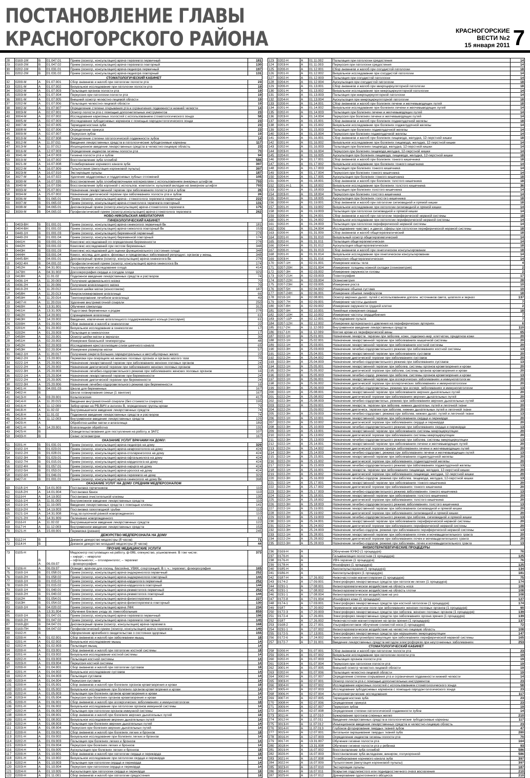ПОСТАНОВЛЕНИЕ ГЛАВЫ КРАСНОГОРСКОГО РАЙОНА
КРАСНОГОРСКИЕ ВЕСТИ №2
15 января 2011
7
| 28 | 0160-1М | В | 01.047.01 | Прием (осмотр, консультация) врача-терапевта первичный | 181 |
| 29 | 0160-2М | В | 01.047.02 | Прием (осмотр, консультация) врача-терапевта повторный | 130 |
| 30 | 0202-1М | В | 01.031.01 | Прием (осмотр, консультация) врача-педиатра первичный | 197 |
| 31 | 0202-2М | В | 01.031.02 | Прием (осмотр, консультация) врача-педиатра повторный | 131 |
| СТОМАТОЛОГИЧЕСКИЙ КАБИНЕТ | | | | | |
| 32 | 0200-М | А | 01.07.001 | Сбор анамнеза и жалоб при патологии полости рта | 23 |
| 33 | 0201-М | А | 01.07.002 | Визуальное исследование при патологии полости рта | 19 |
| 34 | 0202-М | А | 01.07.003 | Пальпация органов полости рта | 19 |
| 35 | 0203-М | А | 01.07.004 | Перкуссия при патологии полости рта | 19 |
| 36 | 3001-М | А | 01.07.005 | Внешний осмотр челюстно-лицевой области | 19 |
| 37 | 0202-М | А | 01.07.006 | Пальпация челюстно-лицевой области | 19 |
| 38 | 3002-М | А | 01.07.007 | Определение степени открывания рта и ограничения подвижности нижней челюсти | 14 |
| 39 | 3003-М | А | 02.07.001 | Осмотр полости рта с помощью дополнительных инструментов | 23 |
| 40 | 3004-М | А | 02.07.002 | Исследование кариозных полостей с использованием стоматологического зонда | 58 |
| 41 | 3005-М | А | 02.07.003 | Исследование зубодесневых карманов с помощью пародонтологического зонда | 23 |
| 42 | 3007-М | А | 02.07.005 | Термодиагностика зуба | 23 |
| 43 | 3008-М | А | 02.07.006 | Определение прикуса | 23 |
| 44 | 3009-М | А | 02.07.007 | Перкуссия зубов | 19 |
| 45 | 3010-М | А | 02.07.008 | Определение степени патологической подвижности зубов | 14 |
| 46 | 3012-М | А | 11.07.011 | Введение лекарственных средств в патологические зубодесневые карманы | 117 |
| 47 | 3013-М | А | 11.07.012 | Инъекционное введение лекарственных средств в челюстно-лицевую область | 23 |
| 48 | 3016-М | А | 12.07.003 | Определение индексов гигиены полости рта | 70 |
| 49 | 3041-М | А | 14.07.003 | Гигиена полости рта и зубов | 94 |
| 50 | 3019-М | А | 16.07.002 | Восстановление зуба пломбой | 586 |
| 51 | 3021-М | А | 16.07.008 | Пломбирование корневого канала зуба | 397 |
| 52 | 3022-М | А | 16.07.009 | Пульпотомия (ампутация коронковой пульпы) | 397 |
| 53 | 3023-М | А | 16.07.010 | Экстирпация пульпы | 187 |
| 54 | 3027-М | А | 16.07.022 | Удаление наддесневых и поддесневых зубных отложений | 105 |
| 55 | 3030-М | А | 16.07.035 | Восстановление зуба пломбировочными материалами с использованием анкерных штифтов | 793 |
| 56 | 3040-М | А | 16.07.036 | Восстановление зуба коронкой с использов. композитн. культевой вкладки на анкерном штифте | 793 |
| 57 | 3033-М | А | 25.07.001 | Назначение лекарственной терапии при заболеваниях полости рта и зубов | 26 |
| 58 | 3034-М | А | 25.07.002 | Назначение диетической терапии при заболеваниях полости рта и зубов | 26 |
| 59 | 3036-М | В | 01.065.01 | Прием (осмотр, консультация) врача– стоматолога терапевта первичный | 222 |
| 60 | 3037-М | В | 01.065.02 | Прием (осмотр, консультация) врача-стоматолога терапевта повторный | 131 |
| 61 | 3038-М | В | 04.065.01 | Диспансерный прием (осмотр,консультация) врача-стоматолога терапевта | 175 |
| 62 | 3039-М | В | 04.065.02 | Профилактический прием (осмотр,консультация) врача-стоматолога терапевта | 262 |
| НОВО-НИКОЛЬСКАЯ АМБУЛАТОРИЯ | | | | | |
| ГИНЕКОЛОГИЧЕСКИЙ КАБИНЕТ | | | | | |
| 1 | 0403-ВН | В | 01.001.01 | Прием (осмотр, консультация) врача-гинеколога первичный Вк | 181 |
| 2 | 0404-ВН | В | 01.001.02 | Прием (осмотр, консультация) врача-гиеколога повторный Вк | 153 |
| 3 | 0440-1Н | В | 01.001.03 | Прием (осмотр, консультация) беременной первичный | 278 |
| 4 | 0440-2Н | В | 01.001.04 | Прием (осмотр, консультация) беременной повторный | 174 |
| 5 | 0441Н | В | 03.001.01 | Комплекс исследований по определению беременности | 278 |
| 6 | 0442Н | В | 03.001.02 | Комплекс исследований при гестозе беременных | 348 |
| 7 | 0443Н | В | 03.001.03 | Комплекс исследований для оценки функционального состояния плода | 348 |
| 8 | 0444Н | В | 03.001.04 | Компл. исслед. для диагн. фоновых и предраковых заболеваний репродукт. органов у женщ. | 348 |
| 9 | 0445-ВН | В | 04.001.01 | Диспансерный прием (осмотр, консультация) врача-гинеколога Вк | 278 |
| 10 | 0432-4Н | В | 04.001.02 | Профилактический прием (осмотр, консультация) врача-гинеколога Вк | 174 |
| 11 | 2452Н | А | 04.31.001 | Ультразвуковое исследование плода | 414 |
| 12 | 2470Н | А | 04.31.002 | Допплерография сердца и сосудов плода | 929 |
| 13 | 0418Н | А | 11.01.02 | Подкожное введение лекарственных средств и растворов | 74 |
| 14 | 0436-1Н | А | 11.20.003 | Получение цервикального мазка | 70 |
| 15 | 0436-2Н | А | 11.20.006 | Получение влагалищного мазка | 70 |
| 16 | 0410-2Н | А | 11.20.012 | Биопсия шейки матки (конхотомом) | 187 |
| 17 | 0458Н | А | 11.20.013 | Микроклизмирование влагалища | 66 |
| 18 | 0459Н | А | 11.20.014 | Тампонирование лечебное влагалища | 49 |
| 19 | 0407-Н | А | 11.20.016 | Удаление внутриматочной спирали | 250 |
| 20 | 0460Н | А | 13.31.001 | Обучение самоуходу | 312 |
| 21 | 0461Н | А | 13.31.005 | Подготовка беременных к родам | 278 |
| 22 | 0462Н | А | 14.20.001 | Спринцевание влагалища | 61 |
| 23 | 0463Н | А | 14.20.002 | Введение, извлечение влагалищного поддерживающего кольца (пессария) | 61 |
| 24 | 0200Н | А | 01.20.001 | Сбор анамнеза и жалоб в гинекологии | 22 |
| 25 | 0201Н | А | 01.20.002 | Визуальное исследование в гинекологии | 17 |
| 26 | 0202Н | А | 01.20.003 | Пальпация в гинекологии | 17 |
| 27 | 0450Н | А | 02.20.001 | Осмотр шейки матки в зеркалах | 39 |
| 28 | 0451Н | А | 02.20.002 | Измерение базальной температуры | 48 |
| 29 | 0452Н | А | 02.20.003 | Исследование кристаллизации слизи шеечного канала | 65 |
| 30 | 0453Н | А | 02.20.004 | Измерение размеров матки | 57 |
| 31 | 0462-1Н | А | 11.20.017 | Получение секрета больших парауретральных и вестибулярных желез | 22 |
| 32 | 0462-2Н | А | 15.20.001 | Перевязки при операциях на женских половых органах и органах малого таза | 70 |
| 33 | 0222-1Н | А | 25.20.001 | Назначение лекарственной терапии при заболеваниях женских половых органов | 24 |
| 34 | 0222-2Н | А | 25.20.002 | Назначение диетической терапии при заболеваниях женских половых органов | 24 |
| 35 | 0222-3Н | А | 25.20.003 | Назначение лечебно-оздоровительного режима при заболеваниях женских половых органов | 16 |
| 36 | 0222-1Н | А | 25.20.004 | Назначение лекарственной терапии при беременности | 24 |
| 37 | 0222-2Н | А | 25.20.005 | Назначение диетической терапии при беременности | 24 |
| 38 | 0222-3Н | А | 25.20.006 | Назначение лечебно-оздоровительного режима при беременности | 16 |
| 39 | 0401-Н | В | 04.001.03 | Школа для беременных | 167 |
| 40 | 0402-Н | В | | Школа планирования семьи (1 занятие) | 167 |
| 41 | 0413-Н | А | 03.20.001 | Кольпоскопия | 417 |
| 42 | 0414-Н | А | 11.20.015 | Введение внутриматочной спирали (без стоимости спирали) | 195 |
| 43 | 0416-Н | А | 11.12.009 | Забор крови на РВ,ВИЧ и антиген В, определение группы крови | 79 |
| 44 | 0418-Н | А | 11.02.02 | Внутримышечное введение лекарственных средств | 74 |
| 45 | 0418-Н | А | 11.01.02 | Подкожное введение лекарственных средств и растворов | 74 |
| 46 | 0419-Н | А | 11.12.003 | Внутривенное введение лекарственных средств | 125 |
| 47 | 0420-Н | А | | Обработка шейки матки и влагалища | 189 |
| 48 | 0421-Н | А | 14.20.001 | Влагалищная обработка | 131 |
| 49 | 0425-Н | В | | Освидетельствование для поступления на работу, в ЗАГС | 107 |
| 50 | 0433-Н | В | | Сеанс остеометрии | 167 |
| ОКАЗАНИЕ УСЛУГ ВРАЧАМИ НА ДОМУ: | | | | | |
| 51 | 0201-Н | В | 01.031.01 | Прием (осмотр, консультация) врача-педиатра на дому | 329 |
| 52 | 0102-1Н | В | 01.023.01 | Прием (осмотр, консультация) врача-невропатолога на дому | 424 |
| 53 | 0102-2Н | В | 01.028.01 | Прием (осмотр, консультация) врача-отоларинголога на дому | 424 |
| 54 | 0102-3Н | В | 01.029.01 | Прием (осмотр, консультация) врача-офтальмолога на дому | 424 |
| 55 | 0102-7Н | В | 01.015.01 | Прием (осмотр, консультация) врача-кардиолога на дому | 424 |
| 56 | 0102-4Н | В | 01.057.01 | Прием (осмотр, консультация) врача-хирурга на дому | 424 |
| 57 | 0102-5Н | В | 01.053.01 | Прием (осмотр, консультация) врача-уролога на дому | 424 |
| 58 | 0102-6Н | В | 01.046.01 | Прием (осмотр, консультация) врача-терапевта на дому | 329 |
| 59 | 0427-Н | В | 01.001.01 | Прием (осмотр, консультация) врача-гинеколога на дому Вк | 398 |
| ОКАЗАНИЕ УСЛУГ НА ДОМУ СРЕДНИМ МЕДПЕРСОНАЛОМ | | | | | |
| 60 | 0118-1Н | А | 14.01.003 | Постановка горчичников | 110 |
| 61 | 0118-2Н | А | 14.01.004 | Постановка банок | 110 |
| 62 | 0119-Н | А | 14.19.002 | Постановка очистительной клизмы | 135 |
| 63 | 0116-1Н | А | 11.01.003 | Внутрикожное введение лекарственных средств | 110 |
| 64 | 0119-1Н | А | 11.19.005 | Введение лекарственных средств с помощью клизмы | 141 |
| 65 | 0119-2Н | А | 14.19.003 | Постановка газоотводной трубки | 110 |
| 66 | 0121-1Н | А | 14.31.008 | Уход за пупочной ранкой новорожденного | 110 |
| 67 | 0121-2Н | А | 14.31.009 | Пеленание новорожденного | 61 |
| 68 | 0116-Н | А | 11.02.02 | Внутримышечное введение лекарственных средств | 122 |
| 69 | 0117-Н | А | 11.12.003 | Внутривенное введение лекарственных средств | 153 |
| 70 | 0121-Н | А | 15.00.001 | Перевязка (разная) | 245 |
| ДЕЖУРСТВО МЕДПЕРСОНАЛА НА ДОМУ | | | | | |
| 71 | 0112-Н | В | | Дневное дежурство медсестры (8 часов) | 71 |
| 72 | 0114-Н | В | | Дневное дежурство младшей медсестры (8 часов) | 44 |
| ПРОЧИЕ МЕДИЦИНСКИЕ УСЛУГИ | | | | | |
| 73 | 0105-Н | В А | 06.09.07 | Медосмотр поступающих на работу, ф-086, опекунство, усыновление. В том числе: – хирург; – невролог – офтальмолог; – отоларинголог; – терапевт – флюорография | 373 |
| 74 | 0106-Н | А | 06.09.07 | Освидет. врачом для посещ. бассейна, УВКК, спортсекций. В т. ч.: терапевт; флюорография | 165 |
| 75 | 0160-1Н | В | 01.058.01 | Прием (осмотр, консультация) врача-эндокринолога первичный | 252 |
| 76 | 0160-2Н | В | 01.058.02 | Прием (осмотр, консультация) врача-эндокринолога повторный | 144 |
| 77 | 0160-1Н | В | 01.015.01 | Прием (осмотр, консультация) врача-кардиолога первичный | 252 |
| 78 | 0160-2Н | В | 01.015.02 | Прием (осмотр, консультация) врача-кардиолога повторный | 144 |
| 79 | 0160-1Н | В | 01.040.01 | Прием (осмотр, консультация) врача-ревматолога первичный | 252 |
| 80 | 0160-2Н | В | 01.040.02 | Прием (осмотр, консультация) врача-ревматолога повторный | 144 |
| 81 | 0162Н | В | 01.054.01 | Прием (осмотр, консультация) врача-физиотерапевта | 227 |
| 82 | 0163Н | В | 01.054.02 | Прием (осмотр, консультация) врача-физиотерапевта повторный | 130 |
| 83 | 0160-1Н | В | 04.020.02 | Прием (осмотр, консультация) врача ЛФК | 234 |
| 84 | | А | 13.31.004 | Обучение близких уходу за тяжелобольным | 859 |
| 85 | 0160-1Н | В | 01.047.01 | Прием (осмотр, консультация) врача-терапевта первичный | 196 |
| 86 | 0160-2Н | В | 01.047.02 | Прием (осмотр, консультация) врача-терапевта повторный | 140 |
| 87 | 0160-ДН | В | 04.047.01 | Диспансерный прием (осмотр, консультация) врача-терапевта | 168 |
| 88 | 0160-ПН | В | 04.047.02 | Профилактический прием (осмотр, консультация) врача-терапевта | 140 |
| 89 | 0192-Н | В | | Оформление врачебного свидетельства о состоянии здоровья | 155 |
| 90 | 0200-Н | А | 01.02.001 | Сбор анамнеза и жалоб при заболевании мышц | 18 |
| 91 | 0201-Н | А | 01.02.002 | Визуальное исследование мышц | 14 |
| 92 | 0202-Н | А | 01.02.003 | Пальпация мышц | 14 |
| 93 | 0200-Н | А | 01.03.001 | Сбор анамнеза и жалоб при патологии костной системы | 18 |
| 94 | 0201-Н | А | 01.03.002 | Визуальное исследование костной системы | 14 |
| 95 | 0202-Н | А | 01.03.003 | Пальпация костной системы | 14 |
| 96 | 0203-Н | А | 01.03.004 | Перкуссия костной системы | 14 |
| 97 | 0200-Н | А | 01.04.001 | Сбор анамнеза и жалоб при патологии суставов | 18 |
| 98 | 0201-Н | А | 01.04.002 | Визуальное исследование суставов | 14 |
| 99 | 0202-Н | А | 01.04.003 | Пальпация суставов | 14 |
| 100 | 0203-Н | А | 01.04.004 | Перкуссия суставов | 14 |
| 101 | 0200-Н | А | 01.05.001 | Сбор анамнеза и жалоб при болезнях органов кроветворения и крови | 18 |
| 102 | 0201-Н | А | 01.05.002 | Визуальное исследование при болезнях органов кроветворения и крови | 14 |
| 103 | 0202-Н | А | 01.05.003 | Пальпация при болезнях органов кроветворения и крови | 14 |
| 104 | 0203-Н | А | 01.05.004 | Перкуссия при болезнях органов кроветворения и крови | 14 |
| 105 | 0200-Н | А | 01.06.001 | Сбор анамнеза и жалоб при аллергических заболеваниях и иммунопатологии | 18 |
| 106 | 0201-Н | А | 01.06.002 | Визуальное исследование при патологии органов иммунной системы | 14 |
| 107 | 0202-Н | А | 01.06.003 | Пальпация при патологии органов иммунной системы | 14 |
| 108 | 0200-Н | А | 01.08.001 | Сбор анамнеза и жалоб при болезнях верхних дыхательных путей | 18 |
| 109 | 0201-Н | А | 01.08.002 | Визуальное исследование верхних дыхательных путей | 14 |
| 110 | 0202-Н | А | 01.08.003 | Пальпация при болезнях верхних дыхательных путей | 14 |
| 111 | 0203-Н | А | 01.08.004 | Перкуссия при болезнях верхних дыхательных путей | 14 |
| 112 | 0200-Н | А | 01.09.001 | Сбор анамнеза и жалоб при болезнях легких и бронхов | 18 |
| 113 | 0201-Н | А | 01.09.002 | Визуальное исследование при болезнях легких и бронхов | 14 |
| 114 | 0202-Н | А | 01.09.003 | Пальпация при болезнях легких и бронхов | 14 |
| 115 | 0203-Н | А | 01.09.004 | Перкуссия при болезнях легких и бронхов | 14 |
| 116 | 0204-Н | А | 01.09.005 | Аускультация при болезнях легких и бронхов | 18 |
| 117 | 0200-Н | А | 01.10.001 | Сбор анамнеза и жалоб при патологии сердца и перикарда | 18 |
| 118 | 0201-Н | А | 01.10.002 | Визуальное исследование при патологии сердца и перикарда | 14 |
| 119 | 0202-Н | А | 01.10.003 | Пальпация при патологии сердца и перикарда | 14 |
| 120 | 0203-Н | А | 01.10.004 | Перкуссия при патологии сердца и перикарда | 14 |
| 121 | 0204-Н | А | 01.10.005 | Аускультация при патологии сердца и перикарда | 18 |
| 122 | 0200-Н | А | 01.11.001 | Сбор анамнеза и жалоб при патологии средостения | 18 |
| 123 | 0202-Н | А | 01.11.002 | Пальпация при патологии средостения | 14 |
| 124 | 0203-Н | А | 01.11.003 | Перкуссия при патологии средостения | 14 |
| 125 | 0200-Н | А | 01.12.001 | Сбор анамнеза и жалоб при сосудистой патологии | 18 |
| 126 | 0201-Н | А | 01.12.002 | Визуальное исследование при сосудистой патологии | 14 |
| 127 | 0202-Н | А | 01.12.003 | Пальпация при сосудистой патологии | 14 |
| 128 | 0204-Н | А | 01.12.004 | Аускультация при сосудистой патологии | 18 |
| 129 | 0200-Н | А | 01.13.001 | Сбор анамнеза и жалоб при микроциркуляторной патологии | 18 |
| 130 | 0201-Н | А | 01.13.002 | Визуальное исследование при микроциркуляторной патологии | 14 |
| 131 | 0202-Н | А | 01.13.003 | Пальпация при микроциркуляторной патологии | 14 |
| 132 | 0204-Н | А | 01.13.004 | Аускультация при микроциркуляторной патологии | 18 |
| 133 | 0200-Н | А | 01.14.001 | Сбор анамнеза и жалоб при болезнях печени и желчевыводящих путей | 18 |
| 134 | 0201-Н | А | 01.14.002 | Визуальное исследование при болезнях печени и желчевыводящих путей | 14 |
| 135 | 0202-Н | А | 01.14.003 | Пальпация при болезнях печени и желчевыводящих путей | 14 |
| 136 | 0203-Н | А | 01.14.004 | Перкуссия при болезнях печени и желчевыводящих путей | 14 |
| 137 | 0200-Н | А | 01.15.001 | Сбор анамнеза и жалоб при болезнях поджелудочной железы | 18 |
| 138 | 0201-Н | А | 01.15.002 | Визуальное исследование при болезнях поджелудочной железы | 14 |
| 139 | 0202-Н | А | 01.15.003 | Пальпация при болезнях поджелудочной железы | 14 |
| 140 | 0203-Н | А | 01.15.004 | Перкуссия при болезнях поджелудочной железы | 14 |
| 141 | 0200-Н | А | 01.16.001 | Сбор анамнеза и жалоб при болезнях пищевода, желудка, 12-перстной кишки | 18 |
| 142 | 0201-Н | А | 01.16.002 | Визуальное исследование при болезнях пищевода, желудка, 12-перстной кишки | 14 |
| 143 | 0202-Н | А | 01.16.003 | Пальпация при болезнях пищевода, желудка, 12-перстной кишки | 14 |
| 144 | 0203-Н | А | 01.16.004 | Перкуссия при болезнях пищевода,желудка, 12-перстной кишки | 14 |
| 145 | 0204-Н | А | 01.16.005 | Аускультация при болезнях пищевода, пищевода, желудка, 12-перстной кишки | 18 |
| 146 | 0200-Н | А | 01.17.001 | Сбор анамнеза и жалоб при болезнях тонкого кишечника | 18 |
| 147 | 0201-Н | А | 01.17.002 | Визуальное исследование при болезнях тонкого кишечника | 14 |
| 148 | 0202-Н | А | 01.17.003 | Пальпация при болезнях тонкого кишечника | 14 |
| 149 | 0203-Н | А | 01.17.004 | Перкуссия при болезнях тонкого кишечника | 14 |
| 150 | 0204-Н | А | 01.17.005 | Аускультация при болезнях тонкого кишечника | 18 |
| 151 | 0200-Н | А | 01.18.001 | Сбор анамнеза и жалоб при болезнях толстого кишечника | 18 |
| 152 | 0201-Н-1 | А | 01.18.002 | Визуальное исследование при болезнях толстого кишечника | 36 |
| 153 | 0202-Н | А | 01.18.003 | Пальпация при болезнях толстого кишечника | 14 |
| 154 | 0203-Н | А | 01.18.004 | Перкуссия при болезнях толстого кишечника | 14 |
| 155 | 0204-Н | А | 01.18.005 | Аускультация при болезнях толстого кишечника | 18 |
| 156 | 0200-Н | А | 01.19.001 | Сбор анамнеза и жалоб при патологии сигмовидной и прямой кишки | 18 |
| 157 | 0201-Н | А | 01.19.002 | Визуальное исследование при патологии сигмовидной и прямой кишки | 14 |
| 158 | 0202-Н | А | 01.19.003 | Пальпация при патологии сигмовидной и прямой кишки | 14 |
| 159 | 0200-Н | А | 01.24.001 | Сбор анамнеза и жалоб при патологии периферической нервной системы | 18 |
| 160 | 0201-Н | А | 01.24.002 | Визуальное исследование при патологии периферической нервной системы | 14 |
| 161 | 0202-Н | А | 01.24.003 | Пальпация при патологии периферической нервной системы | 14 |
| 162 | 0206 | А | 01.24.004 | Исследование чувствит. и двигат. сферы при патологии периферической нервной системы | 18 |
| 163 | 0200-Н | А | 01.31.009 | Сбор анамнеза и жалоб общетерапевтический | 18 |
| 164 | 0201-Н | А | 01.31.010 | Визуальный осмотр общетерапевтический | 14 |
| 165 | 0202-Н | А | 01.31.011 | Пальпация общетерапевтическая | 14 |
| 166 | 0204-Н | А | 01.31.012 | Аускультация общетерапевтическая | 18 |
| 167 | 0200-Н | А | 01.31.013 | Сбор анамнеза и жалоб при генетическом консультировании | 18 |
| 168 | 0201-Н | А | 01.31.014 | Визуальное исследование при генетическом консультировании | 14 |
| 169 | 0203-Н | А | 01.31.016 | Перкуссия общетерапевтическая | 14 |
| 170 | 0207-1Н | А | 02.01.001 | Измерение массы тела | 4 |
| 171 | 0207-20Н | А | 02.01.004 | Измерение толщины кожной складки (пликометрия) | 2 |
| 172 | 0207-3Н | А | 02.03.002 | Измерение окружности головы | 2 |
| 173 | 0207-21Н | А | 02.03.003 | Плантография | 17 |
| 174 | 0207-22Н | А | 02.03.004 | Осанкометрия | 28 |
| 175 | 0207-23Н | А | 02.03.005 | Измерение роста | 10 |
| 176 | 0207-5Н | А | 02.04.002 | Измерение объема сустава | 10 |
| 177 | 0207-24Н | А | 02.06.001 | Измерение объема лимфоузлов | 18 |
| 178 | 0210-1Н | А | 02.08.001 | Осмотр верхних дыхат. путей с использованием дополн. источников света, шпателя и зеркал | 137 |
| 179 | 0207-7Н | А | 02.09.001 | Измерение частоты дыхания | 7 |
| 180 | 0207-8Н | А | 02.09.002 | Измерение окружности грудной клетки | 2 |
| 181 | 0207-9Н | А | 02.10.001 | Линейные измерения сердца | 18 |
| 182 | 0207-10Н | А | 02.10.002 | Измерение частоты сердцебиения | 7 |
| 183 | 0207-11Р | А | 02.12.001 | Исследование пульса | 7 |
| 184 | 0207-12Н | А | 02.12.002 | Измерение артериального давления на периферических артериях | 6 |
| 185 | 0117-2Н | А | 11.12.003 | Внутривенное введение лекарственных средств | 110 |
| 186 | 0117-1Н | А | 11.12.009 | Взятие крови из периферической вены | 65 |
| 187 | 0222-1Н | А | 25.01.001 | Назначение лекарств. терапии при заболев. кожи, подкожно-жир. клетчатки, придатков кожи | 20 |
| 188 | 0222-1Н | А | 25.02.001 | Назначение лекарственной терапии при заболеваниях мышечной системы | 20 |
| 189 | 0222-1Н | А | 25.03.001 | Назначение лекарственной терапии при заболеваниях костной системы | 20 |
| 190 | 0222-3Н | А | 25.03.003 | Назначение лечебно-оздоровительного режима при заболеваниях костной системы | 13 |
| 191 | 0222-1Н | А | 25.04.001 | Назначение лекарственной терапии при заболеваниях суставов | 20 |
| 192 | 0222-2Н | А | 25.04.002 | Назначение диетической терапии при заболеваниях суставов | 20 |
| 193 | 0222-3Н | А | 25.04.003 | Назначение лечебно-оздоровительного режима при заболеваниях суставов | 13 |
| 194 | 0222-1Н | А | 25.05.001 | Назначение лекарственной терапии при заболев. системы органов кроветворения и крови | 20 |
| 195 | 0222-2Н | А | 25.05.002 | Назначение диетической терапии при заболев. системы органов кроветворения и крови | 20 |
| 196 | 0222-3Н | А | 25.05.003 | Назначение лечебно-оздор. режима при заболев. системы органов кроветворения и крови | 13 |
| 197 | 0222-1Н | А | 25.06.001 | Назначение лекарственной терапии при аллергических заболеваниях и иммунопатологии | 20 |
| 198 | 0222-2Н | А | 25.06.002 | Назначение диетической терапии при аллергических заболеваниях и иммунопатологии | 20 |
| 199 | 0222-3Н | А | 25.06.003 | Назначение лечебно-оздоровительн. режима при аллерг. заболеваниях и иммунопатологии | 13 |
| 200 | 0222-1Н | А | 25.08.001 | Назначение лекарственной терапии при заболеваниях верхних дыхательных путей | 20 |
| 201 | 0222-2Н | А | 25.08.002 | Назначение диетической терапии при заболеваниях верхних дыхательных путей | 20 |
| 202 | 0222-3Н | А | 25.08.003 | Назначение лечебно-оздоровительн. режима при заболеваниях верхних дыхательных путей | 13 |
| 203 | 0222-1Н | А | 25.09.001 | Назначение лекарств. терапии при заболев. нижних дыхательн. путей и легочной ткани | 20 |
| 204 | 0222-2Н | | 25.09.002 | Назначение диетическ. терапии при заболев. нижних дыхательных путей и легочной ткани | 20 |
| 205 | 0222-3Н | А | 25.09.003 | Назначение лечебно-оздоровит. режима при заболев. нижних дыхат. путей и легочной ткани | 13 |
| 206 | 0222-1Н | А | 25.10.001 | Назначение лекарственной терапии при заболеваниях сердца и перикарда | 20 |
| 207 | 0222-2Н | А | 25.10.002 | Назначение диетической терапии при заболеваниях сердца и перикарда | 20 |
| 208 | 0222-3Н | А | 25.10.003 | Назначение лечебно-оздоровительного режима при заболеваниях сердца и перикарда | 13 |
| 209 | 0222-1Н | А | 25.13.001 | Назначение лекарственной терапии при заболеваниях системы микроциркуляции | 20 |
| 210 | 0222-2Н | А | 25.13.002 | Назначение диетической терапии при заболеваниях системы микроциркуляции | 20 |
| 211 | 0222-3Н | А | 25.13.003 | Назначение лечебно-оздоровительного режима при заболев. системы микроциркуляции | 13 |
| 212 | 0222-1Н | А | 25.14.001 | Назначение лекарственной терапии при заболеваниях печени и желчевыводящих путей | 20 |
| 213 | 0222-2Н | А | 25.14.002 | Назначение диетической терапии припри заболеваниях печени и желчевыводящих путей | 20 |
| 214 | 0222-3Н | А | 25.14.003 | Назначение лечебно-оздоровит. режима при заболеваниях печени и желчевыводящих путей | 13 |
| 215 | 0222-1Н | А | 25.15.001 | Назначение лекарственной терапии при заболеваниях поджелудочной железы | 20 |
| 216 | 0222-2Н | А | 25.15.002 | Назначение диетической терапии при заболеваниях поджелудочной железы | 20 |
| 217 | 0222-3Н | А | 25.15.003 | Назначение лечебно-оздоровительного режима при заболеваниях поджелудочной железы | 13 |
| 218 | 0222-1Н | А | 25.16.001 | Назначение лекарств. терапии при заболеваниях пищевода, желудка, 12-перстной кишки | 20 |
| 219 | 0222-2Н | А | 25.16.002 | Назначение диетической терапии при заболеваниях пищевода, желудка, 12-перстной кишки | 20 |
| 220 | 0222-3Н | А | 25.16.003 | Назначение лечебно-оздоров. режима при заболев. пищевода, желудка, 12-перстной кишки | 13 |
| 221 | 0222-1Н | А | 25.17.001 | Назначение лекарственной терапии при заболеваниях тонкого кишечника | 20 |
| 222 | 0222-2Н | А | 25.17.002 | Назначение диетической терапии при заболеваниях тонкого кишечника | 20 |
| 223 | 0222-3Н | А | 25.17.003 | Назначение лечебно-оздоровительного режима заболеваниях тонкого кишечника | 13 |
| 224 | 0222-1Н | А | 25.18.001 | Назначение лекарственной терапии при заболеваниях толстого кишечника | 20 |
| 225 | 0222-2Н | А | 25.18.002 | Назначение диетической терапии при заболеваниях толстого кишечника | 20 |
| 226 | 0222-3Н | А | 25.18.003 | Назначение лечебно-оздоровительного режима заболеваниях толстого кишечника | 13 |
| 227 | 0222-1Н | А | 25.19.001 | Назначение лекарственной терапии при заболеваниях сигмовидной и прямой кишки | 20 |
| 228 | 0222-2Н | А | 25.19.002 | Назначение диетической терапии при заболеваниях сигмовидной и прямой кишки | 20 |
| 229 | 0222-3Н | А | 25.19.003 | Назначение лечебно-оздоровительного режима при заболев. сигмовидной и прямой кишки | 13 |
| 230 | 0222-1Н | А | 25.24.001 | Назначение лекарственной терапии при заболеваниях периферической нервной системы | 20 |
| 231 | 0222-2Н | А | 25.24.002 | Назначение диетической терапии при заболеваниях периферической нервной системы | 20 |
| 232 | 0222-3Н | А | 25.24.003 | Назначение лечебно-оздоров. режима при заболеваниях периферической нервной системы | 13 |
| 233 | 0222-1Н | А | 25.28.001 | Назначение лекарственной терапии при заболеваниях почек и мочевыделительного тракта | 20 |
| 234 | 0222-2Н | А | 25.28.002 | Назначение диетической терапии при заболеваниях почек и мочевыделительного тракта | 20 |
| 235 | 0222-3Н | А | 25.28.003 | Назначение лечебно-оздоров. режима при заболеван. почек и мочевыделительного тракта | 13 |
| ФИЗИОТЕРАПЕВТИЧЕСКИЕ ПРОЦЕДУРЫ | | | | | |
| 236 | 0169-Н | А | | Облучение КУФО (1 процедура) | 76 |
| 237 | 0170-Н | А | | Гальванизация полостная (1 процедура) | 125 |
| 238 | 0176-Н | А | | УВЧ-терапия (1 процедура) | 76 |
| 239 | 0178-Н | А | | Фонофорез (1 процедура) | 125 |
| 240 | 0185-Н | А | | Амплипульстерапия (1 процедура) | 134 |
| 241 | 0186-Н | А | | Амплипульсфорез (1 процедура) | 181 |
| 242 | 0187-Н | А | 17.26.002 | Низкочастотная магнитотерапия (1 процедура) | 75 |
| 243 | 0174-2 | А | 17.09.001 | Электрофорез лекарственных средств при патологии легких (1 процедура) | 174 |
| 244 | 0231-1 | А | 17.08.001 | Физиотерапевтическое воздействие на область носа | 108 |
| 245 | 0231-1 | А | 17.08.002 | Физиотерапевтическое воздействие на область глотки | 108 |
| 246 | 0231-1 | А | 17.08.004 | Физиотерапевтическое воздействие на ухо | 108 |
| 247 | 0172-8 | А | 17.01.004 | Ионофорез кожи (1 процедура) | 127 |
| 248 | 0174-1 | А | 17.03.001 | Электрофорез лекарственных средств при костной патологии (1 процедура) | 174 |
| 249 | 0187 | А | 17.20.002 | Переменное магнитное поле при заболеваниях женских половых органов (1 процедура) | 90 |
| 250 | 0172-3 | А | 17.20.003 | Электрофорез лекарственных средств при заболев. женских половых органов (1 процедура) | 139 |
| 251 | 0172-4 | А | 17.26.001 | Электрофорез лекарственных средств при заболеваниях органа зрения (1 процедура) | 139 |
| 252 | 0187 | А | 17.26.002 | Низкочастотная магнитотерапия на орган зрения (1 процедура) | 137 |
| 253 | 0168-2 | А | 22.27.001 | Ультрафиолетовое облучение слизистой носа (1 процедура) | 72 |
| 254 | 0231-1 | А | 17.07.002 | Физиотерапевтическое воздействие на челюстно-лицевую область | 108 |
| 255 | 0172-5 | А | 17.13.001 | Электрофорез лекарственных средств при нарушениях микроциркуляции | 147 |
| 256 | 0172-6 | А | 17.24.002 | Чрескожная электронейростимуляция при заболеваниях периферической нервной системы | 165 |
| 257 | 0172-7 | А | 17.31.001 | Введение лекарственных средств методом электрофореза при неуточненных заболеваниях | 253 |
| СТОМАТОЛОГИЧЕСКИЙ КАБИНЕТ | | | | | |
| 258 | 0200-Н | А | 01.07.001 | Сбор анамнеза и жалоб при патологии полости рта | 23 |
| 259 | 0201-Н | А | 01.07.002 | Визуальное исследование при патологии полости рта | 19 |
| 260 | 0202-Н | А | 01.07.003 | Пальпация органов полости рта | 19 |
| 261 | 0203-Н | А | 01.07.004 | Перкуссия при патологии полости рта | 19 |
| 262 | 3001-Н | А | 01.07.005 | Внешний осмотр челюстно-лицевой области | 19 |
| 263 | 0202-Н | А | 01.07.006 | Пальпация челюстно-лицевой области | 19 |
| 264 | 3002-Н | А | 01.07.007 | Определение степени открывания рта и ограничения подвижности нижней челюсти | 14 |
| 265 | 3003-Н | А | 02.07.001 | Осмотр полости рта с помощью дополнительных инструментов | 23 |
| 266 | 3004-Н | А | 02.07.002 | Исследование кариозных полостей с использованием стоматологического зонда | 58 |
| 267 | 3005-Н | А | 02.07.003 | Исследование зубодесневых карманов с помощью пародонтологического зонда | 23 |
| 268 | 3006-Н | А | 02.07.004 | Антропометрические исследования | 117 |
| 269 | 3007-Н | А | 02.07.005 | Термодиагностика зуба | 23 |
| 270 | 3008-Н | А | 02.07.006 | Определение прикуса | 23 |
| 271 | 3009-Н | А | 02.07.007 | Перкуссия зубов | 19 |
| 272 | 3010-Н | А | 02.07.008 | Определение степени патологической подвижности зубов | 14 |
| 273 | 3011-Н | А | 11.07.010 | Бужирование протоков слюнных желез | 210 |
| 274 | 3012-Н | А | 11.07.011 | Введение лекарственных средств в патологические зубодесневые карманы | 117 |
| 275 | 3013-Н | А | 11.07.012 | Инъекционное введение лекарственных средств в челюстно-лицевую область | 23 |
| 276 | 3014-Н | А | 11.07.013 | Глубокое фторирование твердых тканей зубов | 47 |
| 277 | 3015-Н | А | 12.07.001 | Витальное окрашивание твердых тканей зуба | 280 |
| 278 | 3016-Н | А | 12.07.003 | Определение индексов гигиены полости рта | 70 |
| 279 | 3017-Н | А | 13.31.007 | Обучение гигиене полости рта | 164 |
| 280 | 3018-Н | А | 13.31.008 | Обучение гигиене полости рта у ребенка | 93 |
| 281 | 3019-Н | А | 16.07.002 | Восстановление зуба пломбой | 586 |
| 282 | 3020-Н | А | 16.07.003 | Восстановление зуба вкладками, виниром, полукоронкой | 586 |
| 283 | 3021-Н | А | 16.07.008 | Пломбирование корневого канала зуба | 397 |
| 284 | 3022-Н | А | 16.07.009 | Пульпотомия (ампутация коронковой пульпы) | 397 |
| 285 | 3023-Н | А | 16.07.010 | Экстирпация пульпы | 187 |
| 286 | 3024-Н | А | 16.07.011 | Вскрытие подслизистого или поднадкостничного очага воспаления | 210 |
| 287 | 3025-Н | А | 16.07.012 | Дренирование одонтогенного абсцесса | 210 |